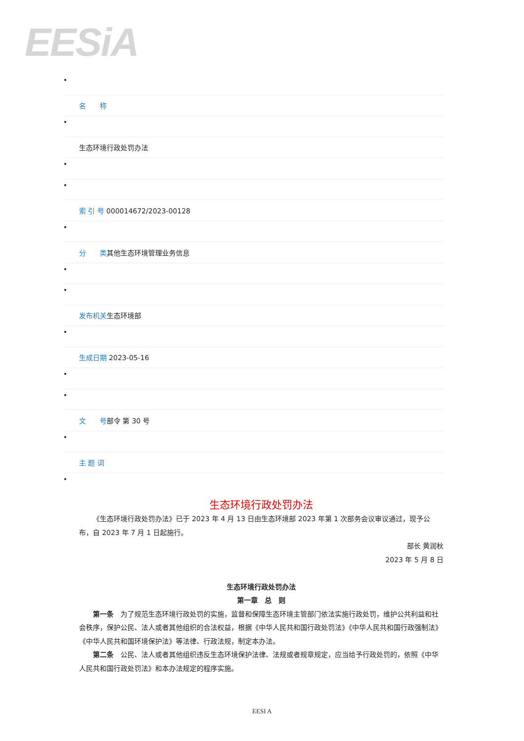EESiA
•
名　　称
•
生态环境行政处罚办法
•
•
索 引 号 000014672/2023-00128
•
分　　类其他生态环境管理业务信息
•
•
发布机关生态环境部
•
生成日期 2023-05-16
•
•
文　　号部令 第 30 号
•
主 题 词
•
生态环境行政处罚办法
《生态环境行政处罚办法》已于 2023 年 4 月 13 日由生态环境部 2023 年第 1 次部务会议审议通过，现予公布，自 2023 年 7 月 1 日起施行。
部长 黄润秋
2023 年 5 月 8 日
生态环境行政处罚办法
第一章　总　则
第一条　为了规范生态环境行政处罚的实施，监督和保障生态环境主管部门依法实施行政处罚，维护公共利益和社会秩序，保护公民、法人或者其他组织的合法权益，根据《中华人民共和国行政处罚法》《中华人民共和国行政强制法》《中华人民共和国环境保护法》等法律、行政法规，制定本办法。
第二条　公民、法人或者其他组织违反生态环境保护法律、法规或者规章规定，应当给予行政处罚的，依照《中华人民共和国行政处罚法》和本办法规定的程序实施。
EESI A